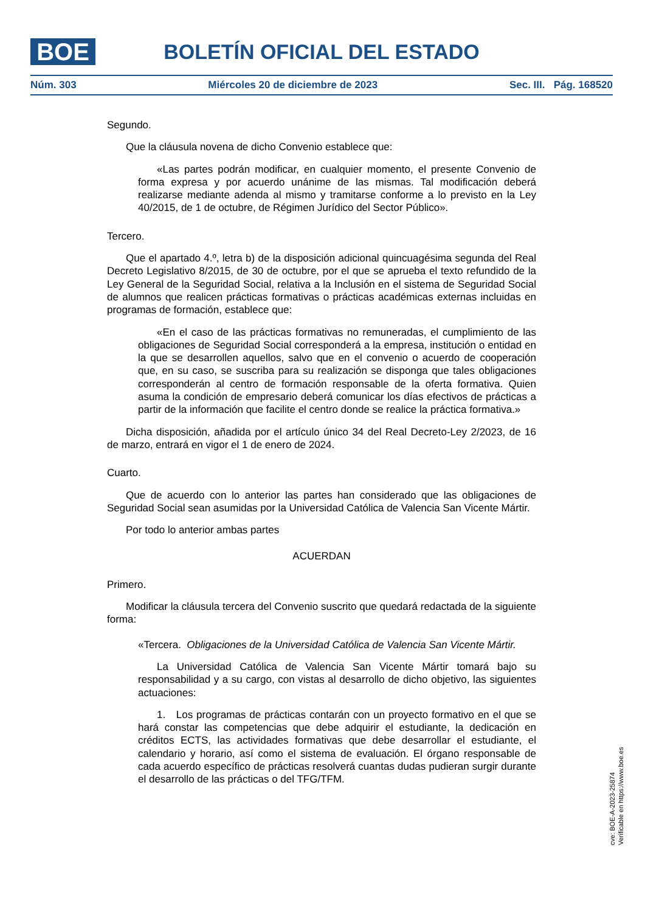BOE
BOLETÍN OFICIAL DEL ESTADO
Núm. 303 Miércoles 20 de diciembre de 2023 Sec. III. Pág. 168520
Segundo.
Que la cláusula novena de dicho Convenio establece que:
«Las partes podrán modificar, en cualquier momento, el presente Convenio de forma expresa y por acuerdo unánime de las mismas. Tal modificación deberá realizarse mediante adenda al mismo y tramitarse conforme a lo previsto en la Ley 40/2015, de 1 de octubre, de Régimen Jurídico del Sector Público».
Tercero.
Que el apartado 4.º, letra b) de la disposición adicional quincuagésima segunda del Real Decreto Legislativo 8/2015, de 30 de octubre, por el que se aprueba el texto refundido de la Ley General de la Seguridad Social, relativa a la Inclusión en el sistema de Seguridad Social de alumnos que realicen prácticas formativas o prácticas académicas externas incluidas en programas de formación, establece que:
«En el caso de las prácticas formativas no remuneradas, el cumplimiento de las obligaciones de Seguridad Social corresponderá a la empresa, institución o entidad en la que se desarrollen aquellos, salvo que en el convenio o acuerdo de cooperación que, en su caso, se suscriba para su realización se disponga que tales obligaciones corresponderán al centro de formación responsable de la oferta formativa. Quien asuma la condición de empresario deberá comunicar los días efectivos de prácticas a partir de la información que facilite el centro donde se realice la práctica formativa.»
Dicha disposición, añadida por el artículo único 34 del Real Decreto-Ley 2/2023, de 16 de marzo, entrará en vigor el 1 de enero de 2024.
Cuarto.
Que de acuerdo con lo anterior las partes han considerado que las obligaciones de Seguridad Social sean asumidas por la Universidad Católica de Valencia San Vicente Mártir.
Por todo lo anterior ambas partes
ACUERDAN
Primero.
Modificar la cláusula tercera del Convenio suscrito que quedará redactada de la siguiente forma:
«Tercera. Obligaciones de la Universidad Católica de Valencia San Vicente Mártir.
La Universidad Católica de Valencia San Vicente Mártir tomará bajo su responsabilidad y a su cargo, con vistas al desarrollo de dicho objetivo, las siguientes actuaciones:
1. Los programas de prácticas contarán con un proyecto formativo en el que se hará constar las competencias que debe adquirir el estudiante, la dedicación en créditos ECTS, las actividades formativas que debe desarrollar el estudiante, el calendario y horario, así como el sistema de evaluación. El órgano responsable de cada acuerdo específico de prácticas resolverá cuantas dudas pudieran surgir durante el desarrollo de las prácticas o del TFG/TFM.
cve: BOE-A-2023-25874
Verificable en https://www.boe.es